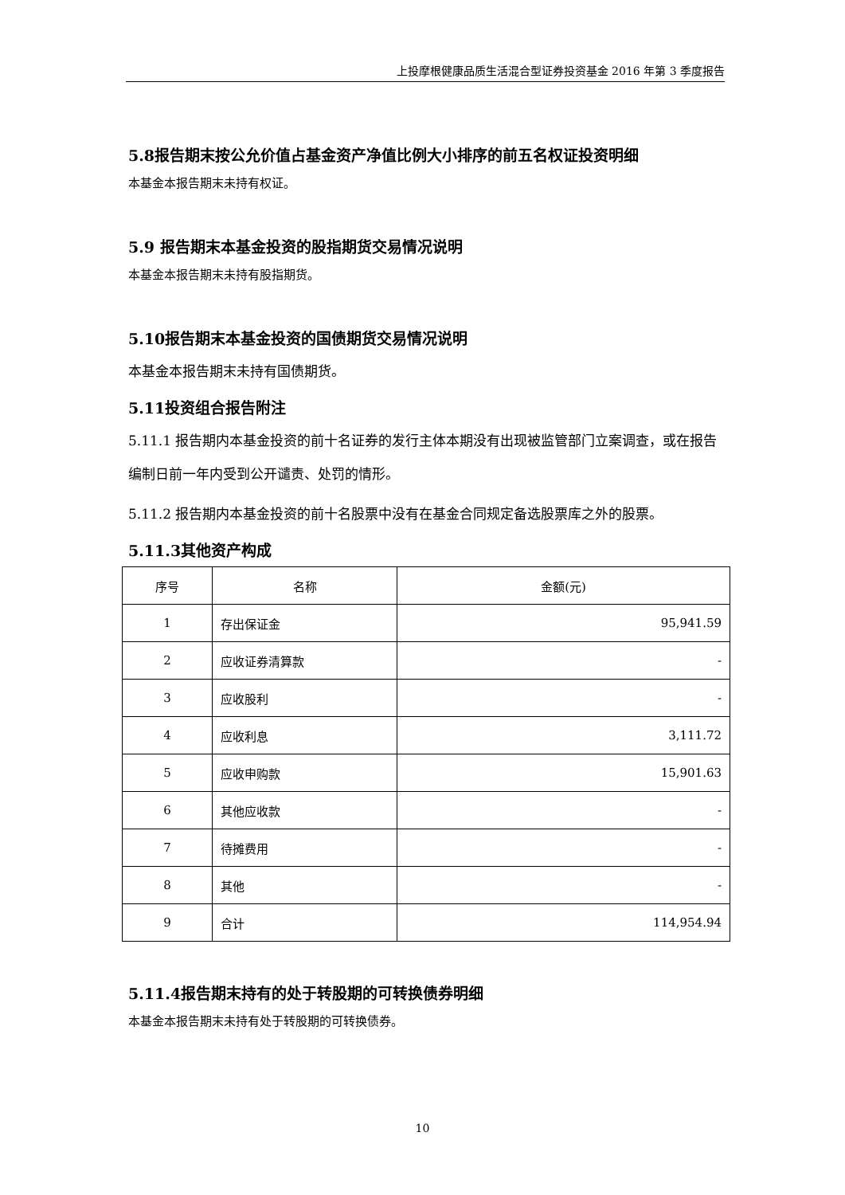上投摩根健康品质生活混合型证券投资基金 2016 年第 3 季度报告
5.8报告期末按公允价值占基金资产净值比例大小排序的前五名权证投资明细
本基金本报告期末未持有权证。
5.9 报告期末本基金投资的股指期货交易情况说明
本基金本报告期末未持有股指期货。
5.10报告期末本基金投资的国债期货交易情况说明
本基金本报告期末未持有国债期货。
5.11投资组合报告附注
5.11.1 报告期内本基金投资的前十名证券的发行主体本期没有出现被监管部门立案调查，或在报告编制日前一年内受到公开谴责、处罚的情形。
5.11.2 报告期内本基金投资的前十名股票中没有在基金合同规定备选股票库之外的股票。
5.11.3其他资产构成
| 序号 | 名称 | 金额(元) |
| --- | --- | --- |
| 1 | 存出保证金 | 95,941.59 |
| 2 | 应收证券清算款 | - |
| 3 | 应收股利 | - |
| 4 | 应收利息 | 3,111.72 |
| 5 | 应收申购款 | 15,901.63 |
| 6 | 其他应收款 | - |
| 7 | 待摊费用 | - |
| 8 | 其他 | - |
| 9 | 合计 | 114,954.94 |
5.11.4报告期末持有的处于转股期的可转换债券明细
本基金本报告期末未持有处于转股期的可转换债券。
10